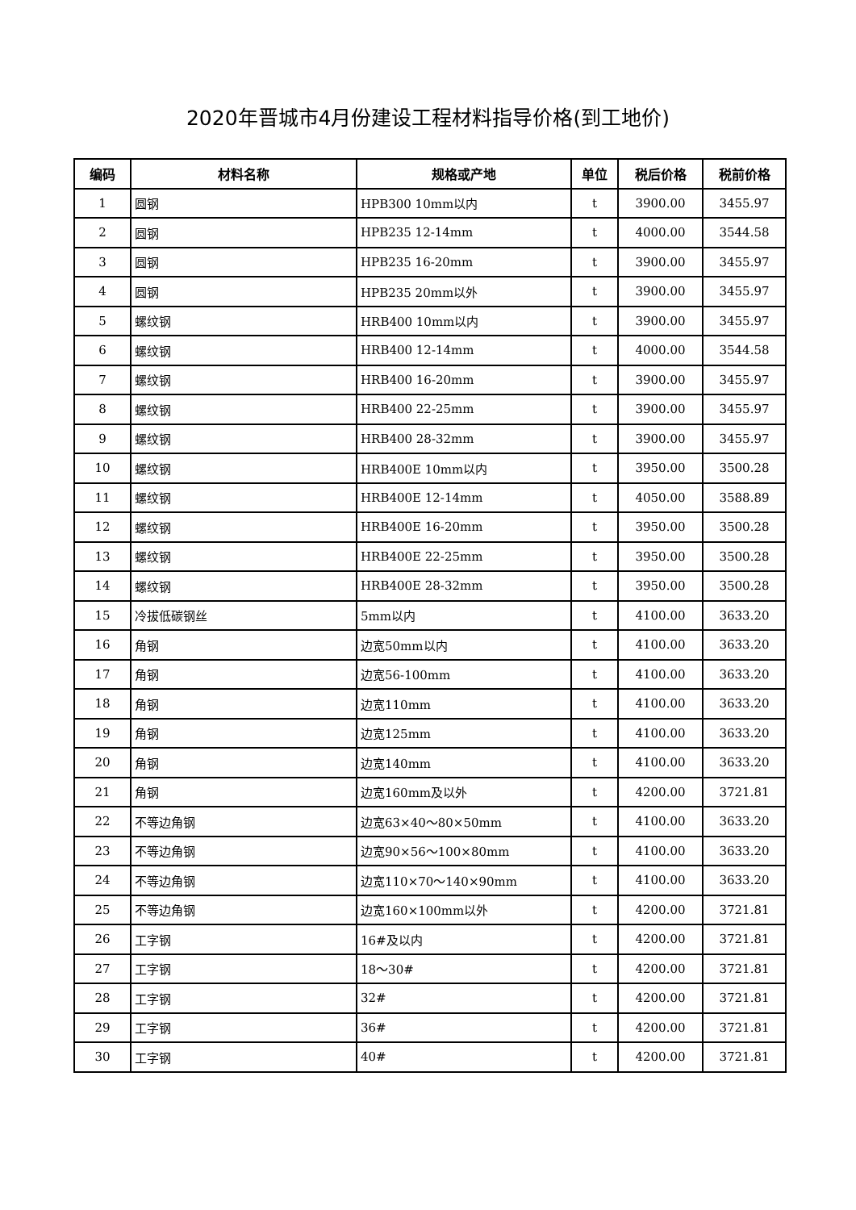2020年晋城市4月份建设工程材料指导价格(到工地价)
| 编码 | 材料名称 | 规格或产地 | 单位 | 税后价格 | 税前价格 |
| --- | --- | --- | --- | --- | --- |
| 1 | 圆钢 | HPB300 10mm以内 | t | 3900.00 | 3455.97 |
| 2 | 圆钢 | HPB235 12-14mm | t | 4000.00 | 3544.58 |
| 3 | 圆钢 | HPB235 16-20mm | t | 3900.00 | 3455.97 |
| 4 | 圆钢 | HPB235 20mm以外 | t | 3900.00 | 3455.97 |
| 5 | 螺纹钢 | HRB400 10mm以内 | t | 3900.00 | 3455.97 |
| 6 | 螺纹钢 | HRB400 12-14mm | t | 4000.00 | 3544.58 |
| 7 | 螺纹钢 | HRB400 16-20mm | t | 3900.00 | 3455.97 |
| 8 | 螺纹钢 | HRB400 22-25mm | t | 3900.00 | 3455.97 |
| 9 | 螺纹钢 | HRB400 28-32mm | t | 3900.00 | 3455.97 |
| 10 | 螺纹钢 | HRB400E 10mm以内 | t | 3950.00 | 3500.28 |
| 11 | 螺纹钢 | HRB400E 12-14mm | t | 4050.00 | 3588.89 |
| 12 | 螺纹钢 | HRB400E 16-20mm | t | 3950.00 | 3500.28 |
| 13 | 螺纹钢 | HRB400E 22-25mm | t | 3950.00 | 3500.28 |
| 14 | 螺纹钢 | HRB400E 28-32mm | t | 3950.00 | 3500.28 |
| 15 | 冷拔低碳钢丝 | 5mm以内 | t | 4100.00 | 3633.20 |
| 16 | 角钢 | 边宽50mm以内 | t | 4100.00 | 3633.20 |
| 17 | 角钢 | 边宽56-100mm | t | 4100.00 | 3633.20 |
| 18 | 角钢 | 边宽110mm | t | 4100.00 | 3633.20 |
| 19 | 角钢 | 边宽125mm | t | 4100.00 | 3633.20 |
| 20 | 角钢 | 边宽140mm | t | 4100.00 | 3633.20 |
| 21 | 角钢 | 边宽160mm及以外 | t | 4200.00 | 3721.81 |
| 22 | 不等边角钢 | 边宽63×40～80×50mm | t | 4100.00 | 3633.20 |
| 23 | 不等边角钢 | 边宽90×56～100×80mm | t | 4100.00 | 3633.20 |
| 24 | 不等边角钢 | 边宽110×70～140×90mm | t | 4100.00 | 3633.20 |
| 25 | 不等边角钢 | 边宽160×100mm以外 | t | 4200.00 | 3721.81 |
| 26 | 工字钢 | 16#及以内 | t | 4200.00 | 3721.81 |
| 27 | 工字钢 | 18～30# | t | 4200.00 | 3721.81 |
| 28 | 工字钢 | 32# | t | 4200.00 | 3721.81 |
| 29 | 工字钢 | 36# | t | 4200.00 | 3721.81 |
| 30 | 工字钢 | 40# | t | 4200.00 | 3721.81 |